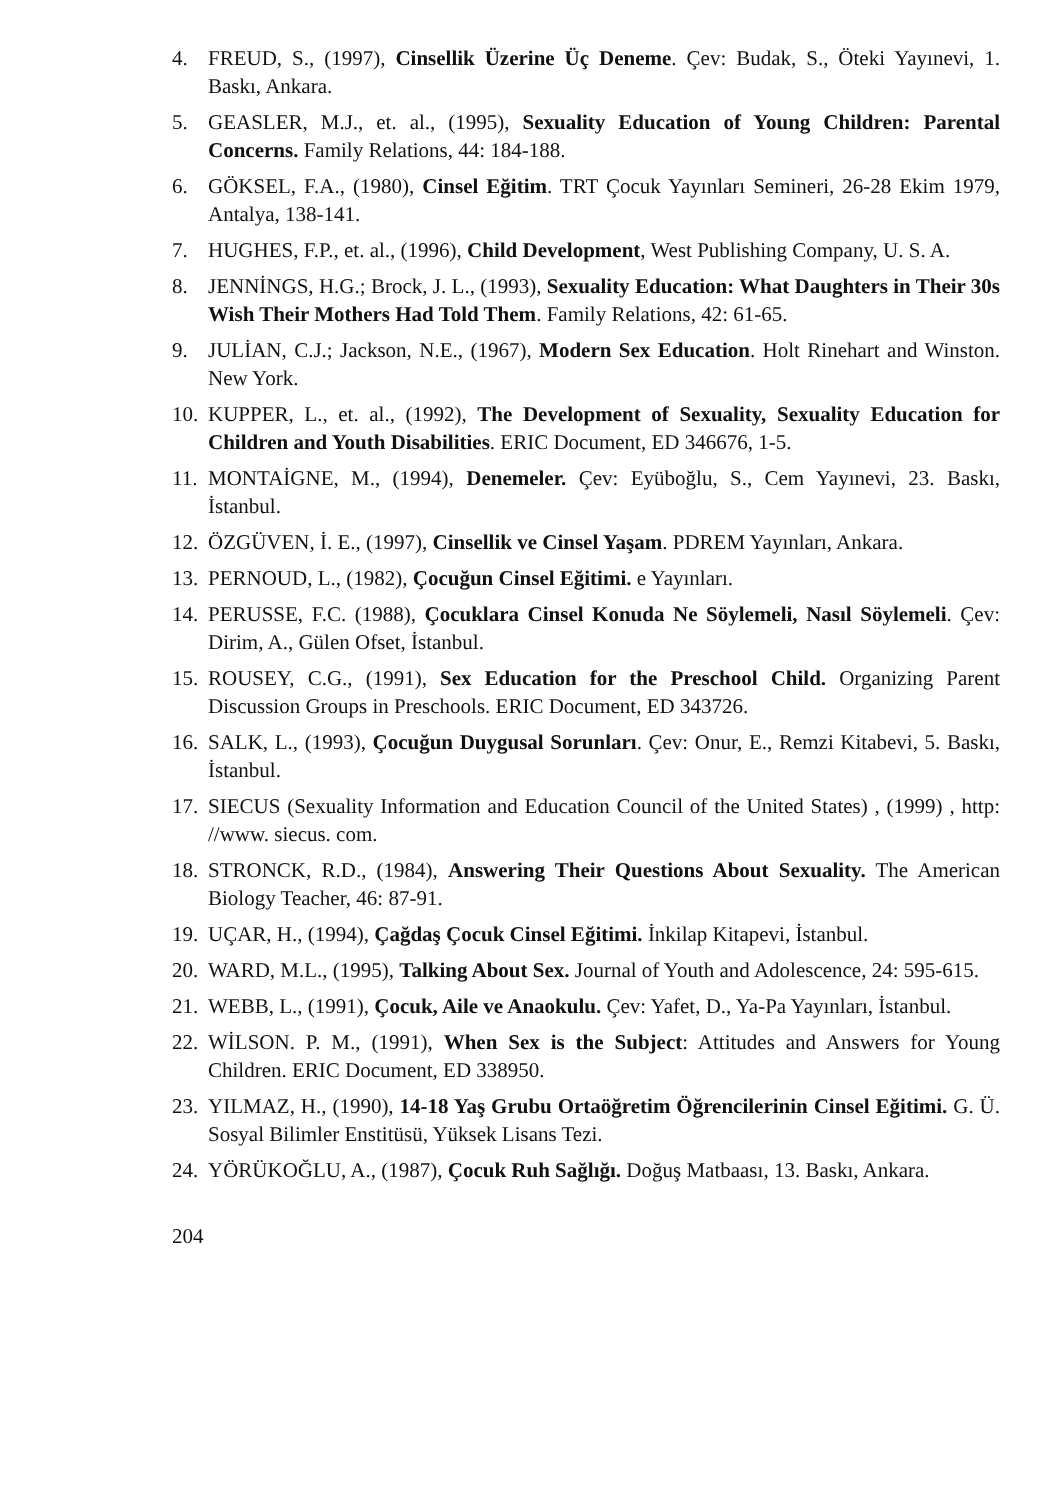4. FREUD, S., (1997), Cinsellik Üzerine Üç Deneme. Çev: Budak, S., Öteki Yayınevi, 1. Baskı, Ankara.
5. GEASLER, M.J., et. al., (1995), Sexuality Education of Young Children: Parental Concerns. Family Relations, 44: 184-188.
6. GÖKSEL, F.A., (1980), Cinsel Eğitim. TRT Çocuk Yayınları Semineri, 26-28 Ekim 1979, Antalya, 138-141.
7. HUGHES, F.P., et. al., (1996), Child Development, West Publishing Company, U. S. A.
8. JENNİNGS, H.G.; Brock, J. L., (1993), Sexuality Education: What Daughters in Their 30s Wish Their Mothers Had Told Them. Family Relations, 42: 61-65.
9. JULİAN, C.J.; Jackson, N.E., (1967), Modern Sex Education. Holt Rinehart and Winston. New York.
10. KUPPER, L., et. al., (1992), The Development of Sexuality, Sexuality Education for Children and Youth Disabilities. ERIC Document, ED 346676, 1-5.
11. MONTAİGNE, M., (1994), Denemeler. Çev: Eyüboğlu, S., Cem Yayınevi, 23. Baskı, İstanbul.
12. ÖZGÜVEN, İ. E., (1997), Cinsellik ve Cinsel Yaşam. PDREM Yayınları, Ankara.
13. PERNOUD, L., (1982), Çocuğun Cinsel Eğitimi. e Yayınları.
14. PERUSSE, F.C. (1988), Çocuklara Cinsel Konuda Ne Söylemeli, Nasıl Söylemeli. Çev: Dirim, A., Gülen Ofset, İstanbul.
15. ROUSEY, C.G., (1991), Sex Education for the Preschool Child. Organizing Parent Discussion Groups in Preschools. ERIC Document, ED 343726.
16. SALK, L., (1993), Çocuğun Duygusal Sorunları. Çev: Onur, E., Remzi Kitabevi, 5. Baskı, İstanbul.
17. SIECUS (Sexuality Information and Education Council of the United States) , (1999) , http: //www. siecus. com.
18. STRONCK, R.D., (1984), Answering Their Questions About Sexuality. The American Biology Teacher, 46: 87-91.
19. UÇAR, H., (1994), Çağdaş Çocuk Cinsel Eğitimi. İnkilap Kitapevi, İstanbul.
20. WARD, M.L., (1995), Talking About Sex. Journal of Youth and Adolescence, 24: 595-615.
21. WEBB, L., (1991), Çocuk, Aile ve Anaokulu. Çev: Yafet, D., Ya-Pa Yayınları, İstanbul.
22. WİLSON. P. M., (1991), When Sex is the Subject: Attitudes and Answers for Young Children. ERIC Document, ED 338950.
23. YILMAZ, H., (1990), 14-18 Yaş Grubu Ortaöğretim Öğrencilerinin Cinsel Eğitimi. G. Ü. Sosyal Bilimler Enstitüsü, Yüksek Lisans Tezi.
24. YÖRÜKOĞLU, A., (1987), Çocuk Ruh Sağlığı. Doğuş Matbaası, 13. Baskı, Ankara.
204